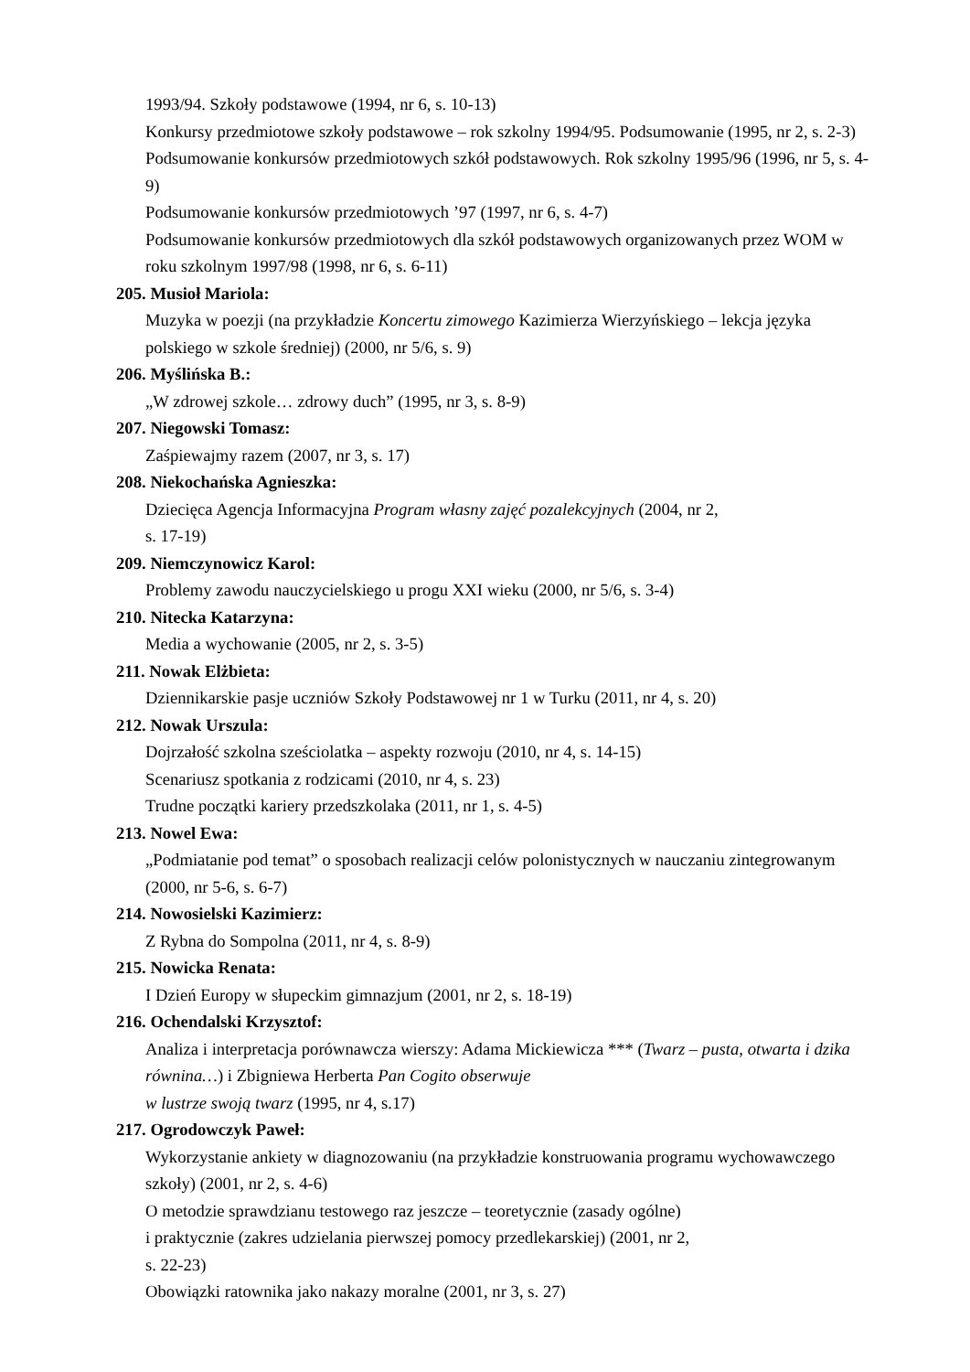1993/94. Szkoły podstawowe (1994, nr 6, s. 10-13)
Konkursy przedmiotowe szkoły podstawowe – rok szkolny 1994/95. Podsumowanie (1995, nr 2, s. 2-3)
Podsumowanie konkursów przedmiotowych szkół podstawowych. Rok szkolny 1995/96 (1996, nr 5, s. 4-9)
Podsumowanie konkursów przedmiotowych ’97 (1997, nr 6, s. 4-7)
Podsumowanie konkursów przedmiotowych dla szkół podstawowych organizowanych przez WOM w roku szkolnym 1997/98 (1998, nr 6, s. 6-11)
205. Musioł Mariola:
Muzyka w poezji (na przykładzie Koncertu zimowego Kazimierza Wierzyńskiego – lekcja języka polskiego w szkole średniej) (2000, nr 5/6, s. 9)
206. Myślińska B.:
„W zdrowej szkole… zdrowy duch” (1995, nr 3, s. 8-9)
207. Niegowski Tomasz:
Zaśpiewajmy razem (2007, nr 3, s. 17)
208. Niekochańska Agnieszka:
Dziecięca Agencja Informacyjna Program własny zajęć pozalekcyjnych (2004, nr 2,
s. 17-19)
209. Niemczynowicz Karol:
Problemy zawodu nauczycielskiego u progu XXI wieku (2000, nr 5/6, s. 3-4)
210. Nitecka Katarzyna:
Media a wychowanie (2005, nr 2, s. 3-5)
211. Nowak Elżbieta:
Dziennikarskie pasje uczniów Szkoły Podstawowej nr 1 w Turku (2011, nr 4, s. 20)
212. Nowak Urszula:
Dojrzałość szkolna sześciolatka – aspekty rozwoju (2010, nr 4, s. 14-15)
Scenariusz spotkania z rodzicami (2010, nr 4, s. 23)
Trudne początki kariery przedszkolaka (2011, nr 1, s. 4-5)
213. Nowel Ewa:
„Podmiatanie pod temat” o sposobach realizacji celów polonistycznych w nauczaniu zintegrowanym (2000, nr 5-6, s. 6-7)
214. Nowosielski Kazimierz:
Z Rybna do Sompolna (2011, nr 4, s. 8-9)
215. Nowicka Renata:
I Dzień Europy w słupeckim gimnazjum (2001, nr 2, s. 18-19)
216. Ochendalski Krzysztof:
Analiza i interpretacja porównawcza wierszy: Adama Mickiewicza *** (Twarz – pusta, otwarta i dzika równina…) i Zbigniewa Herberta Pan Cogito obserwuje
w lustrze swoją twarz (1995, nr 4, s.17)
217. Ogrodowczyk Paweł:
Wykorzystanie ankiety w diagnozowaniu (na przykładzie konstruowania programu wychowawczego szkoły) (2001, nr 2, s. 4-6)
O metodzie sprawdzianu testowego raz jeszcze – teoretycznie (zasady ogólne)
i praktycznie (zakres udzielania pierwszej pomocy przedlekarskiej) (2001, nr 2,
s. 22-23)
Obowiązki ratownika jako nakazy moralne (2001, nr 3, s. 27)